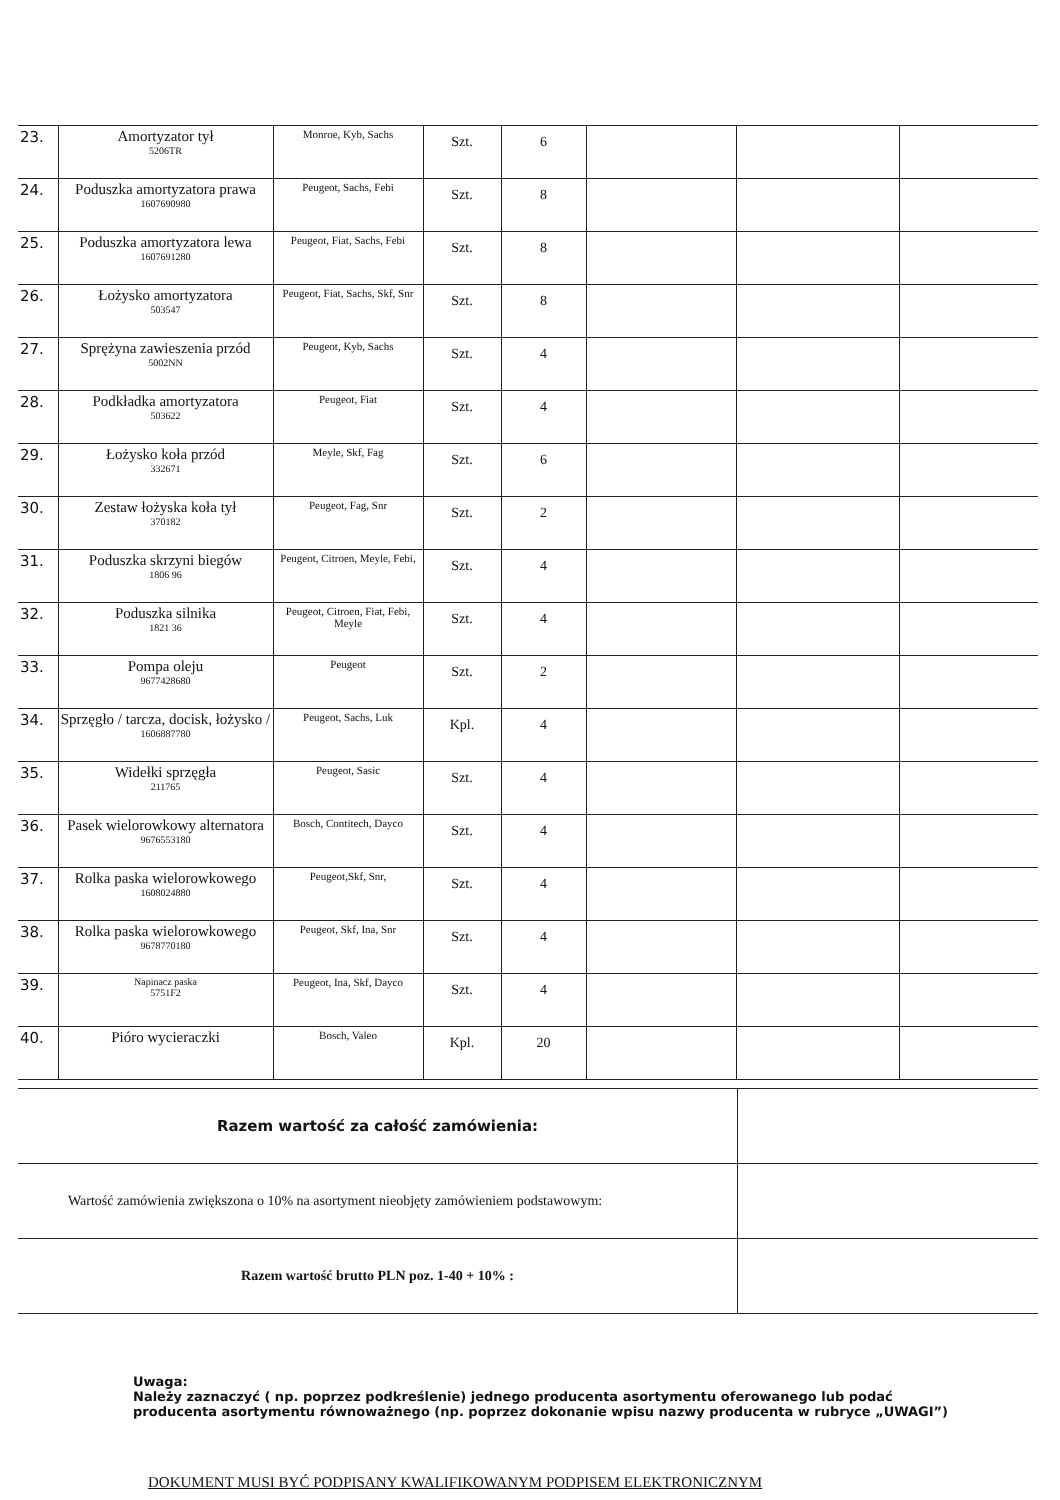| 23. | Amortyzator tył 5206TR | Monroe, Kyb, Sachs | Szt. | 6 | | | |
| 24. | Poduszka amortyzatora prawa 1607690980 | Peugeot, Sachs, Febi | Szt. | 8 | | | |
| 25. | Poduszka amortyzatora lewa 1607691280 | Peugeot, Fiat, Sachs, Febi | Szt. | 8 | | | |
| 26. | Łożysko amortyzatora 503547 | Peugeot, Fiat, Sachs, Skf, Snr | Szt. | 8 | | | |
| 27. | Sprężyna zawieszenia przód 5002NN | Peugeot, Kyb, Sachs | Szt. | 4 | | | |
| 28. | Podkładka amortyzatora 503622 | Peugeot, Fiat | Szt. | 4 | | | |
| 29. | Łożysko koła przód 332671 | Meyle, Skf, Fag | Szt. | 6 | | | |
| 30. | Zestaw łożyska koła tył 370182 | Peugeot, Fag, Snr | Szt. | 2 | | | |
| 31. | Poduszka skrzyni biegów 1806 96 | Peugeot, Citroen, Meyle, Febi, | Szt. | 4 | | | |
| 32. | Poduszka silnika 1821 36 | Peugeot, Citroen, Fiat, Febi, Meyle | Szt. | 4 | | | |
| 33. | Pompa oleju 9677428680 | Peugeot | Szt. | 2 | | | |
| 34. | Sprzęgło / tarcza, docisk, łożysko / 1606887780 | Peugeot, Sachs, Luk | Kpl. | 4 | | | |
| 35. | Widełki sprzęgła 211765 | Peugeot, Sasic | Szt. | 4 | | | |
| 36. | Pasek wielorowkowy alternatora 9676553180 | Bosch, Contitech, Dayco | Szt. | 4 | | | |
| 37. | Rolka paska wielorowkowego 1608024880 | Peugeot,Skf, Snr, | Szt. | 4 | | | |
| 38. | Rolka paska wielorowkowego 9678770180 | Peugeot, Skf, Ina, Snr | Szt. | 4 | | | |
| 39. | Napinacz paska 5751F2 | Peugeot, Ina, Skf, Dayco | Szt. | 4 | | | |
| 40. | Pióro wycieraczki | Bosch, Valeo | Kpl. | 20 | | | |
| Razem wartość za całość zamówienia: | |
| Wartość zamówienia zwiększona o 10% na asortyment nieobjęty zamówieniem podstawowym: | |
| Razem wartość brutto PLN poz. 1-40 + 10% : | |
Uwaga:
Należy zaznaczyć ( np. poprzez podkreślenie) jednego producenta asortymentu oferowanego lub podać producenta asortymentu równoważnego (np. poprzez dokonanie wpisu nazwy producenta w rubryce „UWAGI”)
DOKUMENT MUSI BYĆ PODPISANY KWALIFIKOWANYM PODPISEM ELEKTRONICZNYM